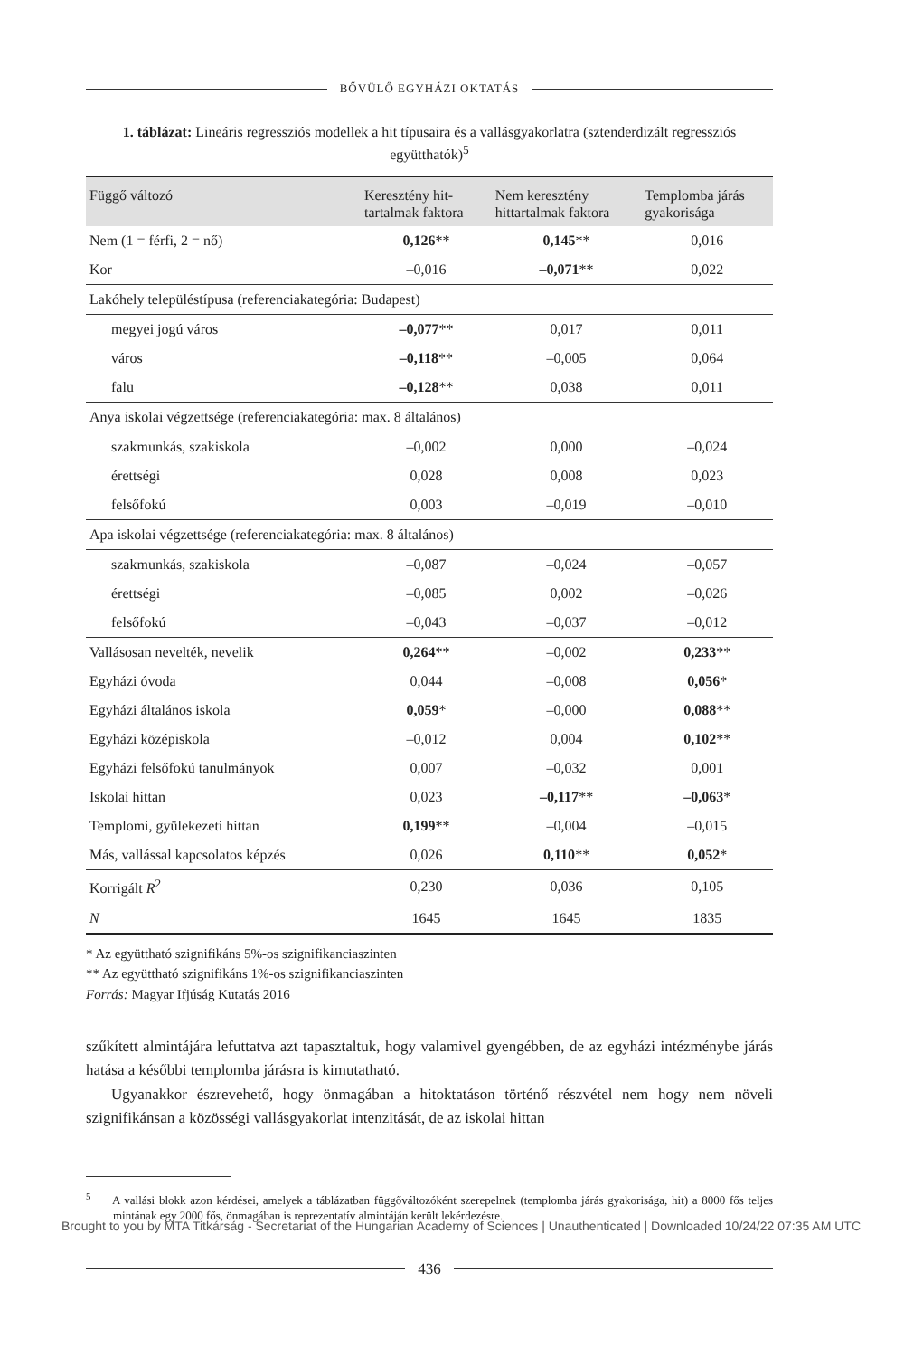BŐVÜLŐ EGYHÁZI OKTATÁS
1. táblázat: Lineáris regressziós modellek a hit típusaira és a vallásgyakorlatra (sztenderdizált regressziós együtthatók)<sup>5</sup>
| Függő változó | Keresztény hit- tartalmak faktora | Nem keresztény hittartalmak faktora | Templomba járás gyakorisága |
| --- | --- | --- | --- |
| Nem (1 = férfi, 2 = nő) | 0,126 ** | 0,145 ** | 0,016 |
| Kor | –0,016 | –0,071 ** | 0,022 |
| Lakóhely településtípusa (referenciakategória: Budapest) | | | |
| megyei jogú város | –0,077 ** | 0,017 | 0,011 |
| város | –0,118 ** | –0,005 | 0,064 |
| falu | –0,128 ** | 0,038 | 0,011 |
| Anya iskolai végzettsége (referenciakategória: max. 8 általános) | | | |
| szakmunkás, szakiskola | –0,002 | 0,000 | –0,024 |
| érettségi | 0,028 | 0,008 | 0,023 |
| felsőfokú | 0,003 | –0,019 | –0,010 |
| Apa iskolai végzettsége (referenciakategória: max. 8 általános) | | | |
| szakmunkás, szakiskola | –0,087 | –0,024 | –0,057 |
| érettségi | –0,085 | 0,002 | –0,026 |
| felsőfokú | –0,043 | –0,037 | –0,012 |
| Vallásosan nevelték, nevelik | 0,264 ** | –0,002 | 0,233 ** |
| Egyházi óvoda | 0,044 | –0,008 | 0,056 * |
| Egyházi általános iskola | 0,059 * | –0,000 | 0,088 ** |
| Egyházi középiskola | –0,012 | 0,004 | 0,102 ** |
| Egyházi felsőfokú tanulmányok | 0,007 | –0,032 | 0,001 |
| Iskolai hittan | 0,023 | –0,117 ** | –0,063 * |
| Templomi, gyülekezeti hittan | 0,199 ** | –0,004 | –0,015 |
| Más, vallással kapcsolatos képzés | 0,026 | 0,110 ** | 0,052 * |
| Korrigált R<sup>2</sup> | 0,230 | 0,036 | 0,105 |
| N | 1645 | 1645 | 1835 |
* Az együttható szignifikáns 5%-os szignifikanciaszinten
** Az együttható szignifikáns 1%-os szignifikanciaszinten
Forrás: Magyar Ifjúság Kutatás 2016
szűkített almintájára lefuttatva azt tapasztaltuk, hogy valamivel gyengébben, de az egyházi intézménybe járás hatása a későbbi templomba járásra is kimutatható.
Ugyanakkor észrevehető, hogy önmagában a hitoktatáson történő részvétel nem hogy nem növeli szignifikánsan a közösségi vallásgyakorlat intenzitását, de az iskolai hittan
<sup>5</sup> A vallási blokk azon kérdései, amelyek a táblázatban függőváltozóként szerepelnek (templomba járás gyakorisága, hit) a 8000 fős teljes mintának egy 2000 fős, önmagában is reprezentatív almintáján került lekérdezésre.
436
Brought to you by MTA Titkárság - Secretariat of the Hungarian Academy of Sciences | Unauthenticated | Downloaded 10/24/22 07:35 AM UTC